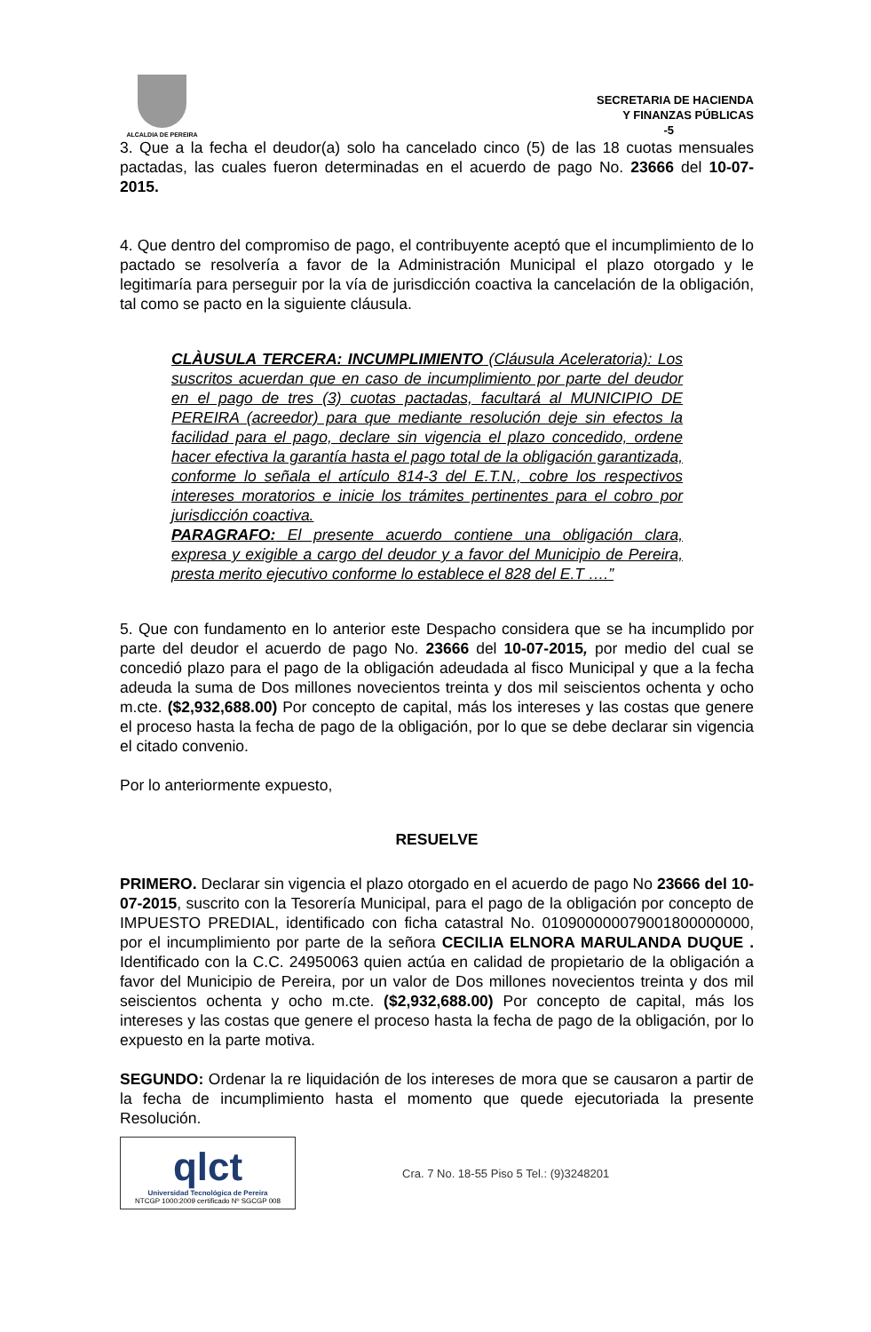ALCALDIA DE PEREIRA
SECRETARIA DE HACIENDA
Y FINANZAS PÚBLICAS
-5
3. Que a la fecha el deudor(a) solo ha cancelado cinco (5) de las 18 cuotas mensuales pactadas, las cuales fueron determinadas en el acuerdo de pago No. 23666 del 10-07-2015.
4. Que dentro del compromiso de pago, el contribuyente aceptó que el incumplimiento de lo pactado se resolvería a favor de la Administración Municipal el plazo otorgado y le legitimaría para perseguir por la vía de jurisdicción coactiva la cancelación de la obligación, tal como se pacto en la siguiente cláusula.
CLÀUSULA TERCERA: INCUMPLIMIENTO (Cláusula Aceleratoria): Los suscritos acuerdan que en caso de incumplimiento por parte del deudor en el pago de tres (3) cuotas pactadas, facultará al MUNICIPIO DE PEREIRA (acreedor) para que mediante resolución deje sin efectos la facilidad para el pago, declare sin vigencia el plazo concedido, ordene hacer efectiva la garantía hasta el pago total de la obligación garantizada, conforme lo señala el artículo 814-3 del E.T.N., cobre los respectivos intereses moratorios e inicie los trámites pertinentes para el cobro por jurisdicción coactiva.
PARAGRAFO: El presente acuerdo contiene una obligación clara, expresa y exigible a cargo del deudor y a favor del Municipio de Pereira, presta merito ejecutivo conforme lo establece el 828 del E.T ….”
5. Que con fundamento en lo anterior este Despacho considera que se ha incumplido por parte del deudor el acuerdo de pago No. 23666 del 10-07-2015, por medio del cual se concedió plazo para el pago de la obligación adeudada al fisco Municipal y que a la fecha adeuda la suma de Dos millones novecientos treinta y dos mil seiscientos ochenta y ocho m.cte. ($2,932,688.00) Por concepto de capital, más los intereses y las costas que genere el proceso hasta la fecha de pago de la obligación, por lo que se debe declarar sin vigencia el citado convenio.
Por lo anteriormente expuesto,
RESUELVE
PRIMERO. Declarar sin vigencia el plazo otorgado en el acuerdo de pago No 23666 del 10-07-2015, suscrito con la Tesorería Municipal, para el pago de la obligación por concepto de IMPUESTO PREDIAL, identificado con ficha catastral No. 010900000079001800000000, por el incumplimiento por parte de la señora CECILIA ELNORA MARULANDA DUQUE . Identificado con la C.C. 24950063 quien actúa en calidad de propietario de la obligación a favor del Municipio de Pereira, por un valor de Dos millones novecientos treinta y dos mil seiscientos ochenta y ocho m.cte. ($2,932,688.00) Por concepto de capital, más los intereses y las costas que genere el proceso hasta la fecha de pago de la obligación, por lo expuesto en la parte motiva.
SEGUNDO: Ordenar la re liquidación de los intereses de mora que se causaron a partir de la fecha de incumplimiento hasta el momento que quede ejecutoriada la presente Resolución.
qlct
Universidad Tecnológica de Pereira
NTCGP 1000:2009 certificado Nº SGCGP 008
Cra. 7 No. 18-55 Piso 5 Tel.: (9)3248201